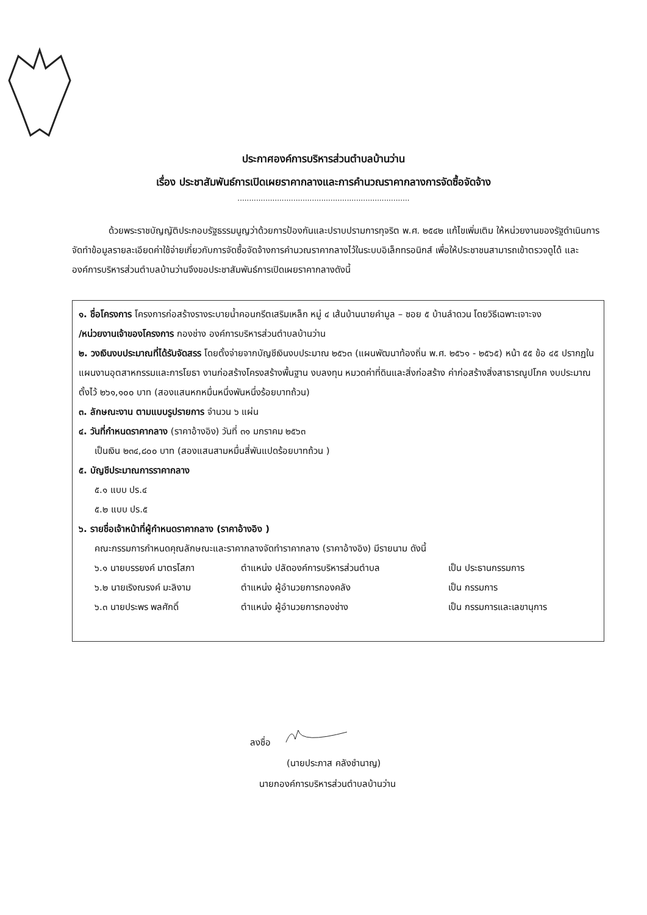ประกาศองค์การบริหารส่วนตำบลบ้านว่าน
เรื่อง ประชาสัมพันธ์การเปิดเผยราคากลางและการคำนวณราคากลางการจัดซื้อจัดจ้าง
..........................................................................
    ด้วยพระราชบัญญัติประกอบรัฐธรรมนูญว่าด้วยการป้องกันและปราบปรามการทุจริต พ.ศ. ๒๕๔๒ แก้ไขเพิ่มเติม ให้หน่วยงานของรัฐดำเนินการจัดทำข้อมูลรายละเอียดค่าใช้จ่ายเกี่ยวกับการจัดซื้อจัดจ้างการคำนวณราคากลางไว้ในระบบอิเล็กทรอนิกส์ เพื่อให้ประชาชนสามารถเข้าตรวจดูได้ และองค์การบริหารส่วนตำบลบ้านว่านจึงขอประชาสัมพันธ์การเปิดเผยราคากลางดังนี้
๑. ชื่อโครงการ โครงการก่อสร้างรางระบายน้ำคอนกรีตเสริมเหล็ก หมู่ ๔ เส้นบ้านนายคำมูล – ซอย ๕ บ้านลำดวน โดยวิธีเฉพาะเจาะจง
/หน่วยงานเจ้าของโครงการ กองช่าง องค์การบริหารส่วนตำบลบ้านว่าน
๒. วงเงินงบประมาณที่ได้รับจัดสรร โดยตั้งจ่ายจากบัญชีเงินงบประมาณ ๒๕๖๓ (แผนพัฒนาท้องถิ่น พ.ศ. ๒๕๖๑ - ๒๕๖๕) หน้า ๕๕ ข้อ ๔๕ ปรากฏในแผนงานอุตสาหกรรมและการโยธา งานก่อสร้างโครงสร้างพื้นฐาน งบลงทุน หมวดค่าที่ดินและสิ่งก่อสร้าง ค่าก่อสร้างสิ่งสาธารณูปโภค งบประมาณตั้งไว้ ๒๖๑,๑๐๐ บาท (สองแสนหกหมื่นหนึ่งพันหนึ่งร้อยบาทถ้วน)
๓. ลักษณะงาน ตามแบบรูปรายการ จำนวน ๖ แผ่น
๔. วันที่กำหนดราคากลาง (ราคาอ้างอิง) วันที่ ๓๑ มกราคม ๒๕๖๓
เป็นเงิน ๒๓๔,๘๐๐ บาท (สองแสนสามหมื่นสี่พันแปดร้อยบาทถ้วน )
๕. บัญชีประมาณการราคากลาง
๕.๑ แบบ ปร.๔
๕.๒ แบบ ปร.๕
๖. รายชื่อเจ้าหน้าที่ผู้กำหนดราคากลาง (ราคาอ้างอิง )
คณะกรรมการกำหนดคุณลักษณะและราคากลางจัดทำราคากลาง (ราคาอ้างอิง) มีรายนาม ดังนี้
๖.๑ นายบรรยงค์ มาตรโสภา ตำแหน่ง ปลัดองค์การบริหารส่วนตำบล เป็น ประธานกรรมการ
๖.๒ นายเริงณรงค์ มะลิงาม ตำแหน่ง ผู้อำนวยการกองคลัง เป็น กรรมการ
๖.๓ นายประพร พลศักดิ์ ตำแหน่ง ผู้อำนวยการกองช่าง เป็น กรรมการและเลขานุการ
ลงชื่อ
(นายประภาส คลังชำนาญ)
นายกองค์การบริหารส่วนตำบลบ้านว่าน